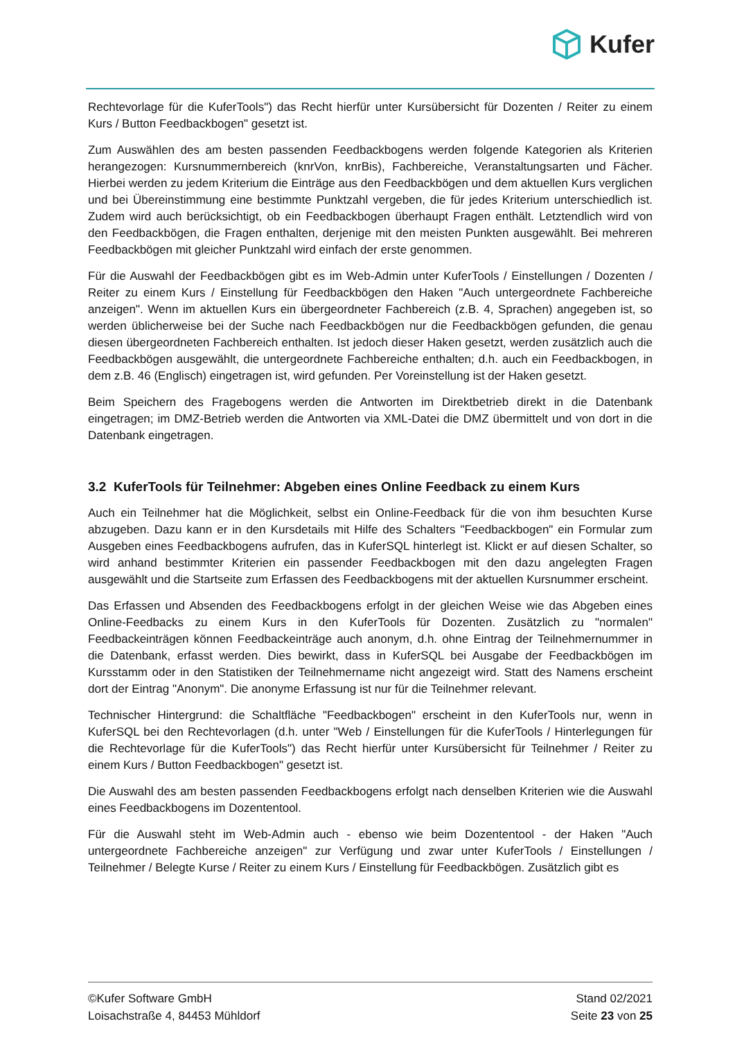Kufer
Rechtevorlage für die KuferTools") das Recht hierfür unter Kursübersicht für Dozenten / Reiter zu einem Kurs / Button Feedbackbogen" gesetzt ist.
Zum Auswählen des am besten passenden Feedbackbogens werden folgende Kategorien als Kriterien herangezogen: Kursnummernbereich (knrVon, knrBis), Fachbereiche, Veranstaltungsarten und Fächer. Hierbei werden zu jedem Kriterium die Einträge aus den Feedbackbögen und dem aktuellen Kurs verglichen und bei Übereinstimmung eine bestimmte Punktzahl vergeben, die für jedes Kriterium unterschiedlich ist. Zudem wird auch berücksichtigt, ob ein Feedbackbogen überhaupt Fragen enthält. Letztendlich wird von den Feedbackbögen, die Fragen enthalten, derjenige mit den meisten Punkten ausgewählt. Bei mehreren Feedbackbögen mit gleicher Punktzahl wird einfach der erste genommen.
Für die Auswahl der Feedbackbögen gibt es im Web-Admin unter KuferTools / Einstellungen / Dozenten / Reiter zu einem Kurs / Einstellung für Feedbackbögen den Haken "Auch untergeordnete Fachbereiche anzeigen". Wenn im aktuellen Kurs ein übergeordneter Fachbereich (z.B. 4, Sprachen) angegeben ist, so werden üblicherweise bei der Suche nach Feedbackbögen nur die Feedbackbögen gefunden, die genau diesen übergeordneten Fachbereich enthalten. Ist jedoch dieser Haken gesetzt, werden zusätzlich auch die Feedbackbögen ausgewählt, die untergeordnete Fachbereiche enthalten; d.h. auch ein Feedbackbogen, in dem z.B. 46 (Englisch) eingetragen ist, wird gefunden. Per Voreinstellung ist der Haken gesetzt.
Beim Speichern des Fragebogens werden die Antworten im Direktbetrieb direkt in die Datenbank eingetragen; im DMZ-Betrieb werden die Antworten via XML-Datei die DMZ übermittelt und von dort in die Datenbank eingetragen.
3.2 KuferTools für Teilnehmer: Abgeben eines Online Feedback zu einem Kurs
Auch ein Teilnehmer hat die Möglichkeit, selbst ein Online-Feedback für die von ihm besuchten Kurse abzugeben. Dazu kann er in den Kursdetails mit Hilfe des Schalters "Feedbackbogen" ein Formular zum Ausgeben eines Feedbackbogens aufrufen, das in KuferSQL hinterlegt ist. Klickt er auf diesen Schalter, so wird anhand bestimmter Kriterien ein passender Feedbackbogen mit den dazu angelegten Fragen ausgewählt und die Startseite zum Erfassen des Feedbackbogens mit der aktuellen Kursnummer erscheint.
Das Erfassen und Absenden des Feedbackbogens erfolgt in der gleichen Weise wie das Abgeben eines Online-Feedbacks zu einem Kurs in den KuferTools für Dozenten. Zusätzlich zu "normalen" Feedbackeinträgen können Feedbackeinträge auch anonym, d.h. ohne Eintrag der Teilnehmernummer in die Datenbank, erfasst werden. Dies bewirkt, dass in KuferSQL bei Ausgabe der Feedbackbögen im Kursstamm oder in den Statistiken der Teilnehmername nicht angezeigt wird. Statt des Namens erscheint dort der Eintrag "Anonym". Die anonyme Erfassung ist nur für die Teilnehmer relevant.
Technischer Hintergrund: die Schaltfläche "Feedbackbogen" erscheint in den KuferTools nur, wenn in KuferSQL bei den Rechtevorlagen (d.h. unter "Web / Einstellungen für die KuferTools / Hinterlegungen für die Rechtevorlage für die KuferTools") das Recht hierfür unter Kursübersicht für Teilnehmer / Reiter zu einem Kurs / Button Feedbackbogen" gesetzt ist.
Die Auswahl des am besten passenden Feedbackbogens erfolgt nach denselben Kriterien wie die Auswahl eines Feedbackbogens im Dozententool.
Für die Auswahl steht im Web-Admin auch - ebenso wie beim Dozententool - der Haken "Auch untergeordnete Fachbereiche anzeigen" zur Verfügung und zwar unter KuferTools / Einstellungen / Teilnehmer / Belegte Kurse / Reiter zu einem Kurs / Einstellung für Feedbackbögen. Zusätzlich gibt es
©Kufer Software GmbH
Loisachstraße 4, 84453 Mühldorf
Stand 02/2021
Seite 23 von 25